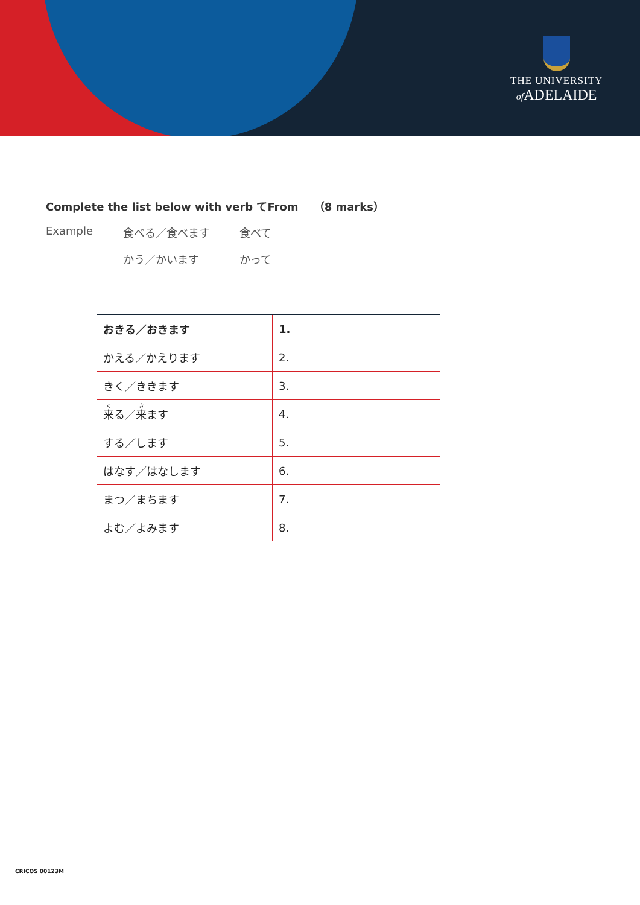THE UNIVERSITY
of ADELAIDE
Complete the list below with verb てFrom （8 marks）
Example 食べる／食べます 食べて
かう／かいます かって
| おきる／おきます | 1. |
| かえる／かえります | 2. |
| きく／ききます | 3. |
| 来 る／ 来 ます | 4. |
| する／します | 5. |
| はなす／はなします | 6. |
| まつ／まちます | 7. |
| よむ／よみます | 8. |
CRICOS 00123M